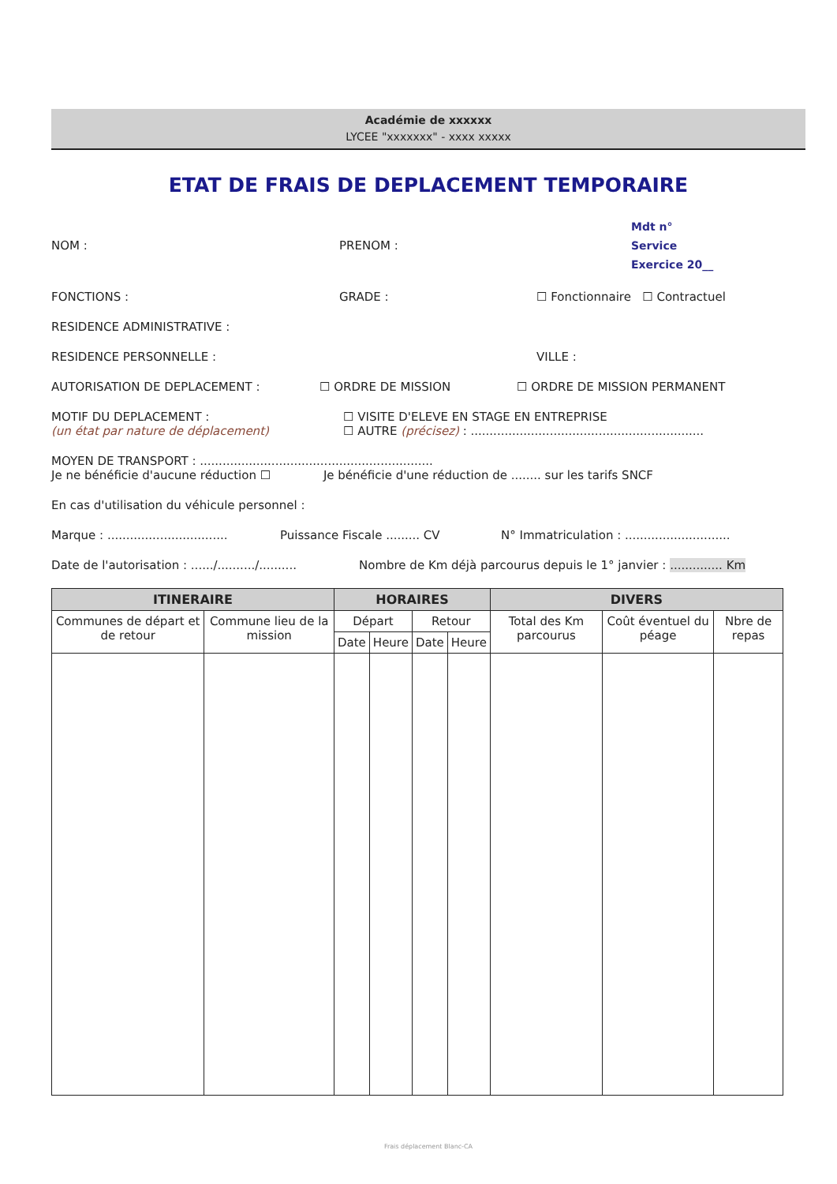Académie de xxxxxx
LYCEE "xxxxxxx" - xxxx xxxxx
ETAT DE FRAIS DE DEPLACEMENT TEMPORAIRE
NOM : PRENOM :
Mdt n°
Service
Exercice 20__
FONCTIONS : GRADE : ☐ Fonctionnaire ☐ Contractuel
RESIDENCE ADMINISTRATIVE :
RESIDENCE PERSONNELLE : VILLE :
AUTORISATION DE DEPLACEMENT : ☐ ORDRE DE MISSION ☐ ORDRE DE MISSION PERMANENT
MOTIF DU DEPLACEMENT :
(un état par nature de déplacement)
☐ VISITE D'ELEVE EN STAGE EN ENTREPRISE
☐ AUTRE (précisez) : ..............................................................
MOYEN DE TRANSPORT : ..............................................................
Je ne bénéficie d'aucune réduction ☐ Je bénéficie d'une réduction de ........ sur les tarifs SNCF
En cas d'utilisation du véhicule personnel :
Marque : ................................
Puissance Fiscale ......... CV N° Immatriculation : ............................
Date de l'autorisation : ....../........../..........
Nombre de Km déjà parcourus depuis le 1° janvier : .............. Km
| ITINERAIRE | | HORAIRES | | | | DIVERS | | |
| --- | --- | --- | --- | --- | --- | --- | --- | --- |
| Communes de départ et de retour | Commune lieu de la mission | Départ | | Retour | | Total des Km parcourus | Coût éventuel du péage | Nbre de repas |
| | | Date | Heure | Date | Heure | | | |
Frais déplacement Blanc-CA